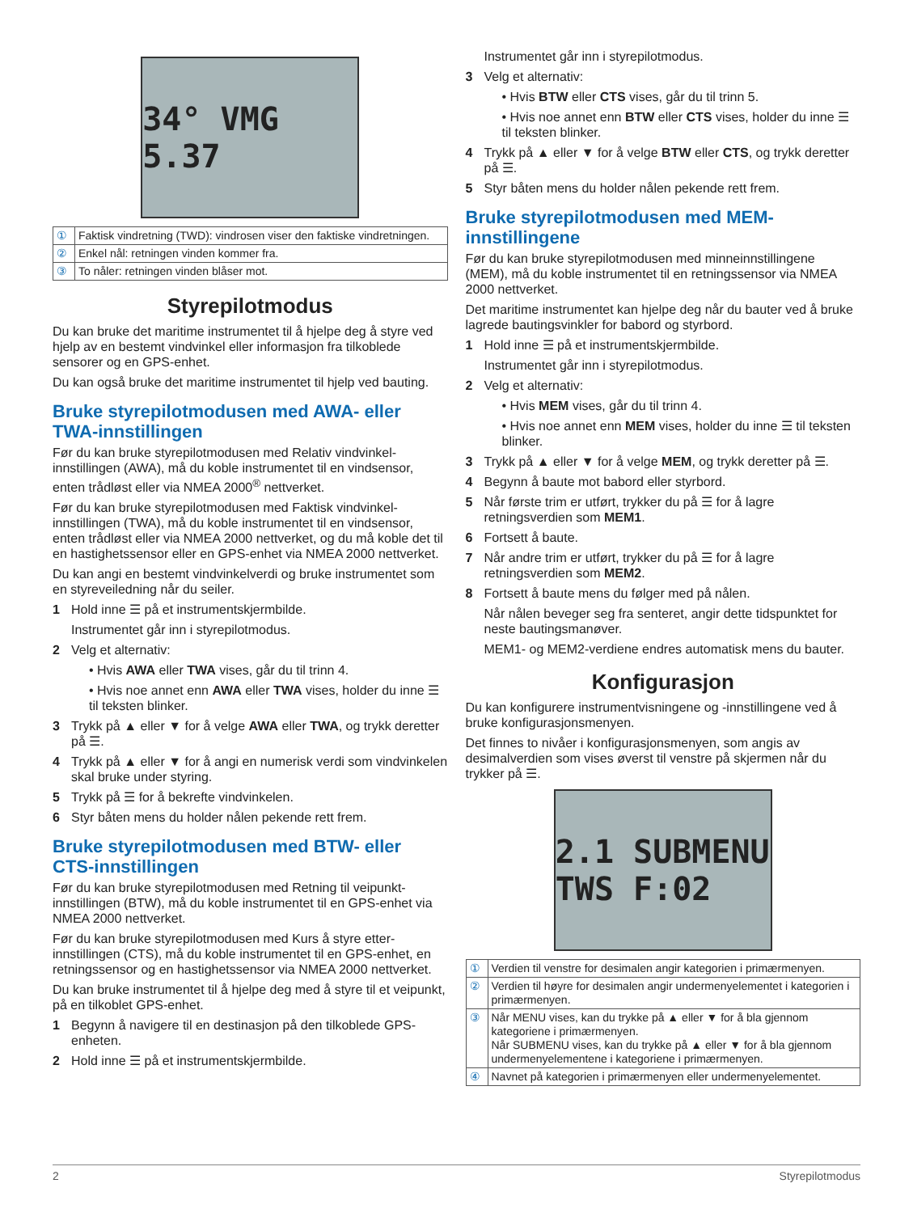34° VMG 5.37
| ① | Faktisk vindretning (TWD): vindrosen viser den faktiske vindret­ningen. |
| ② | Enkel nål: retningen vinden kommer fra. |
| ③ | To nåler: retningen vinden blåser mot. |
Styrepilotmodus
Du kan bruke det maritime instrumentet til å hjelpe deg å styre ved hjelp av en bestemt vindvinkel eller informasjon fra tilkoblede sensorer og en GPS-enhet.
Du kan også bruke det maritime instrumentet til hjelp ved bauting.
Bruke styrepilotmodusen med AWA- eller TWA-innstillingen
Før du kan bruke styrepilotmodusen med Relativ vindvinkel-innstillingen (AWA), må du koble instrumentet til en vindsensor, enten trådløst eller via NMEA 2000<sup>®</sup> nettverket.
Før du kan bruke styrepilotmodusen med Faktisk vindvinkel-innstillingen (TWA), må du koble instrumentet til en vindsensor, enten trådløst eller via NMEA 2000 nettverket, og du må koble det til en hastighetssensor eller en GPS-enhet via NMEA 2000 nettverket.
Du kan angi en bestemt vindvinkelverdi og bruke instrumentet som en styreveiledning når du seiler.
1 Hold inne ☰ på et instrumentskjermbilde.
Instrumentet går inn i styrepilotmodus.
2 Velg et alternativ:
• Hvis AWA eller TWA vises, går du til trinn 4.
• Hvis noe annet enn AWA eller TWA vises, holder du inne ☰ til teksten blinker.
3 Trykk på ▲ eller ▼ for å velge AWA eller TWA, og trykk deretter på ☰.
4 Trykk på ▲ eller ▼ for å angi en numerisk verdi som vindvinkelen skal bruke under styring.
5 Trykk på ☰ for å bekrefte vindvinkelen.
6 Styr båten mens du holder nålen pekende rett frem.
Bruke styrepilotmodusen med BTW- eller CTS-innstillingen
Før du kan bruke styrepilotmodusen med Retning til veipunkt-innstillingen (BTW), må du koble instrumentet til en GPS-enhet via NMEA 2000 nettverket.
Før du kan bruke styrepilotmodusen med Kurs å styre etter-innstillingen (CTS), må du koble instrumentet til en GPS-enhet, en retningssensor og en hastighetssensor via NMEA 2000 nettverket.
Du kan bruke instrumentet til å hjelpe deg med å styre til et veipunkt, på en tilkoblet GPS-enhet.
1 Begynn å navigere til en destinasjon på den tilkoblede GPS-enheten.
2 Hold inne ☰ på et instrumentskjermbilde.
Instrumentet går inn i styrepilotmodus.
3 Velg et alternativ:
• Hvis BTW eller CTS vises, går du til trinn 5.
• Hvis noe annet enn BTW eller CTS vises, holder du inne ☰ til teksten blinker.
4 Trykk på ▲ eller ▼ for å velge BTW eller CTS, og trykk deretter på ☰.
5 Styr båten mens du holder nålen pekende rett frem.
Bruke styrepilotmodusen med MEM-innstillingene
Før du kan bruke styrepilotmodusen med minneinnstillingene (MEM), må du koble instrumentet til en retningssensor via NMEA 2000 nettverket.
Det maritime instrumentet kan hjelpe deg når du bauter ved å bruke lagrede bautingsvinkler for babord og styrbord.
1 Hold inne ☰ på et instrumentskjermbilde.
Instrumentet går inn i styrepilotmodus.
2 Velg et alternativ:
• Hvis MEM vises, går du til trinn 4.
• Hvis noe annet enn MEM vises, holder du inne ☰ til teksten blinker.
3 Trykk på ▲ eller ▼ for å velge MEM, og trykk deretter på ☰.
4 Begynn å baute mot babord eller styrbord.
5 Når første trim er utført, trykker du på ☰ for å lagre retningsverdien som MEM1.
6 Fortsett å baute.
7 Når andre trim er utført, trykker du på ☰ for å lagre retningsverdien som MEM2.
8 Fortsett å baute mens du følger med på nålen.
Når nålen beveger seg fra senteret, angir dette tidspunktet for neste bautingsmanøver.
MEM1- og MEM2-verdiene endres automatisk mens du bauter.
Konfigurasjon
Du kan konfigurere instrumentvisningene og -innstillingene ved å bruke konfigurasjonsmenyen.
Det finnes to nivåer i konfigurasjonsmenyen, som angis av desimalverdien som vises øverst til venstre på skjermen når du trykker på ☰.
2.1 SUBMENU TWS F:02
| ① | Verdien til venstre for desimalen angir kategorien i primærmenyen. |
| ② | Verdien til høyre for desimalen angir undermenyelementet i katego­rien i primærmenyen. |
| ③ | Når MENU vises, kan du trykke på ▲ eller ▼ for å bla gjennom kategoriene i primærmenyen. Når SUBMENU vises, kan du trykke på ▲ eller ▼ for å bla gjennom undermenyelementene i kategoriene i primærmenyen. |
| ④ | Navnet på kategorien i primærmenyen eller undermenyelementet. |
2 Styrepilotmodus